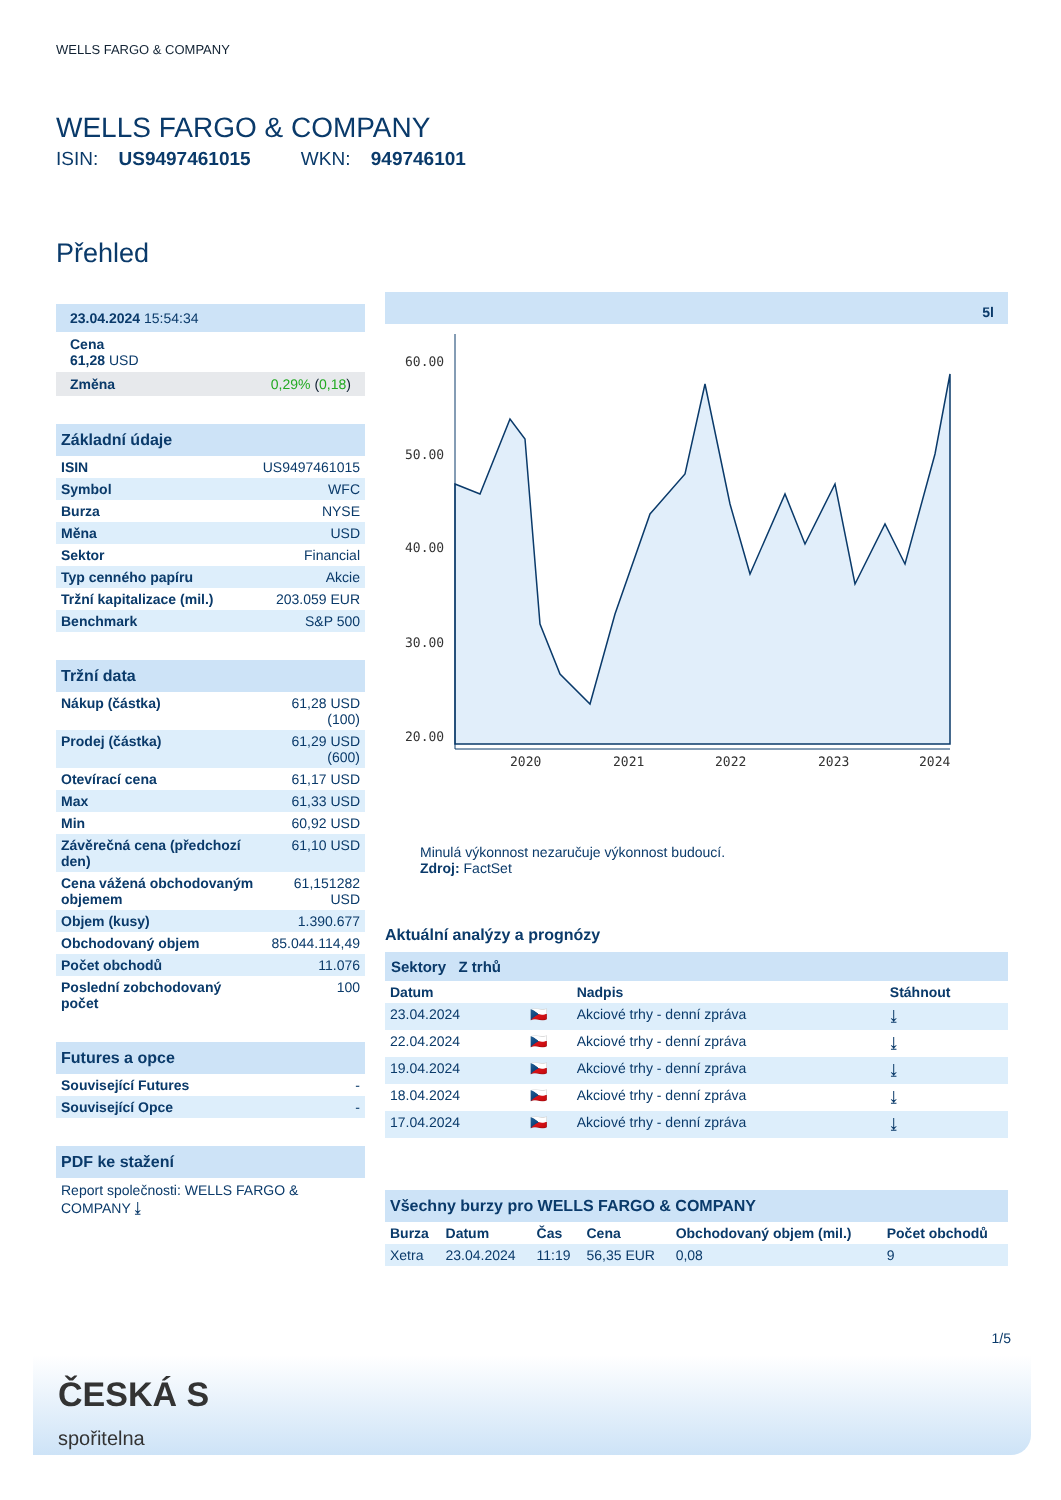WELLS FARGO & COMPANY
WELLS FARGO & COMPANY
ISIN: US9497461015 WKN: 949746101
Přehled
23.04.2024 15:54:34
Cena
61,28 USD
Změna 0,29% (0,18)
Základní údaje
| ISIN | US9497461015 |
| Symbol | WFC |
| Burza | NYSE |
| Měna | USD |
| Sektor | Financial |
| Typ cenného papíru | Akcie |
| Tržní kapitalizace (mil.) | 203.059 EUR |
| Benchmark | S&P 500 |
Tržní data
| Nákup (částka) | 61,28 USD (100) |
| Prodej (částka) | 61,29 USD (600) |
| Otevírací cena | 61,17 USD |
| Max | 61,33 USD |
| Min | 60,92 USD |
| Závěrečná cena (předchozí den) | 61,10 USD |
| Cena vážená obchodovaným objemem | 61,151282 USD |
| Objem (kusy) | 1.390.677 |
| Obchodovaný objem | 85.044.114,49 |
| Počet obchodů | 11.076 |
| Poslední zobchodovaný počet | 100 |
Futures a opce
| Související Futures | - |
| Související Opce | - |
PDF ke stažení
Report společnosti: WELLS FARGO & COMPANY ⤓
5l
60.00
50.00
40.00
30.00
20.00
2020
2021
2022
2023
2024
Minulá výkonnost nezaručuje výkonnost budoucí.
Zdroj: FactSet
Aktuální analýzy a prognózy
Sektory Z trhů
| Datum | | Nadpis | Stáhnout |
| --- | --- | --- | --- |
| 23.04.2024 | 🇨🇿 | Akciové trhy - denní zpráva | ⤓ |
| 22.04.2024 | 🇨🇿 | Akciové trhy - denní zpráva | ⤓ |
| 19.04.2024 | 🇨🇿 | Akciové trhy - denní zpráva | ⤓ |
| 18.04.2024 | 🇨🇿 | Akciové trhy - denní zpráva | ⤓ |
| 17.04.2024 | 🇨🇿 | Akciové trhy - denní zpráva | ⤓ |
Všechny burzy pro WELLS FARGO & COMPANY
| Burza | Datum | Čas | Cena | Obchodovaný objem (mil.) | Počet obchodů |
| --- | --- | --- | --- | --- | --- |
| Xetra | 23.04.2024 | 11:19 | 56,35 EUR | 0,08 | 9 |
1/5
ČESKÁ S
spořitelna